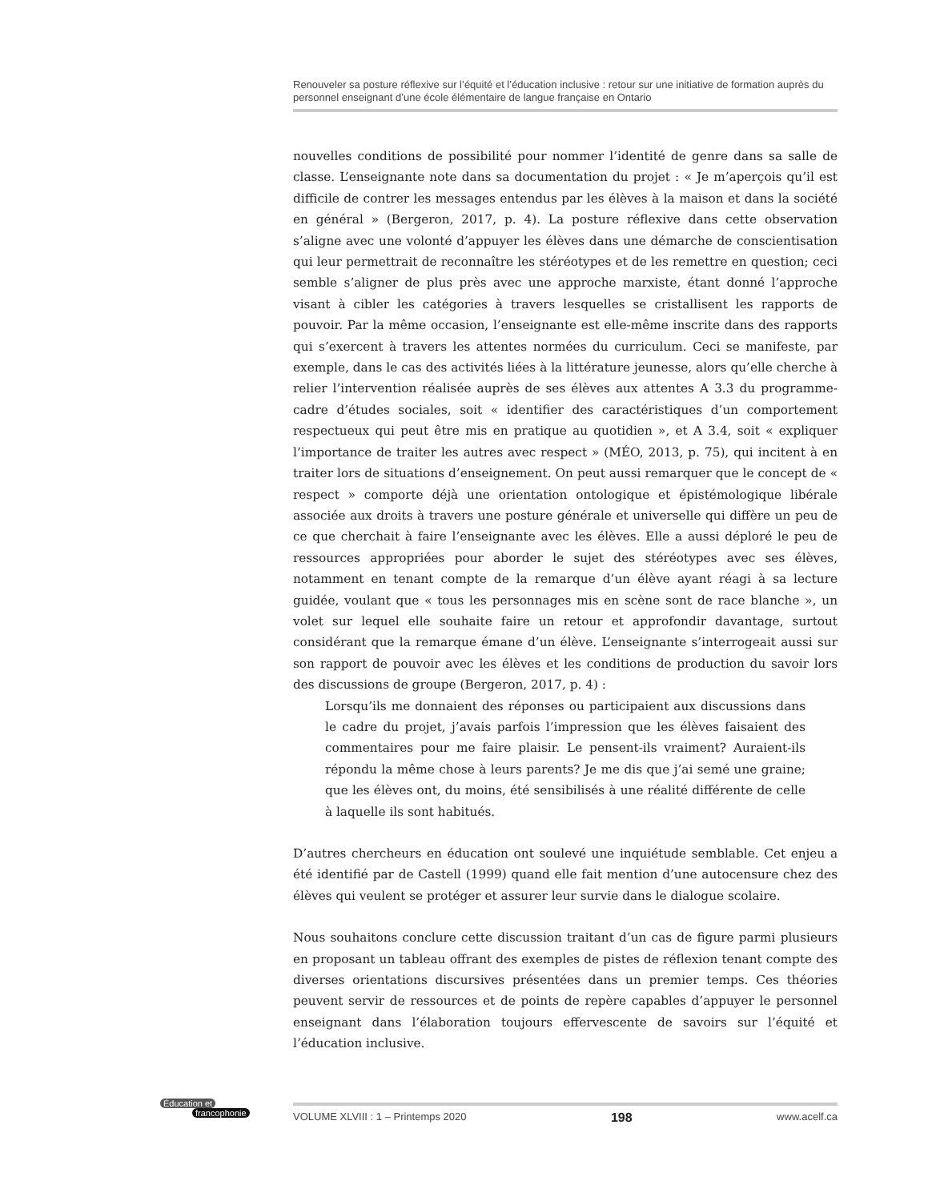Renouveler sa posture réflexive sur l’équité et l’éducation inclusive : retour sur une initiative de formation auprès du personnel enseignant d’une école élémentaire de langue française en Ontario
nouvelles conditions de possibilité pour nommer l’identité de genre dans sa salle de classe. L’enseignante note dans sa documentation du projet : « Je m’aperçois qu’il est difficile de contrer les messages entendus par les élèves à la maison et dans la société en général » (Bergeron, 2017, p. 4). La posture réflexive dans cette observation s’aligne avec une volonté d’appuyer les élèves dans une démarche de conscientisation qui leur permettrait de reconnaître les stéréotypes et de les remettre en question; ceci semble s’aligner de plus près avec une approche marxiste, étant donné l’approche visant à cibler les catégories à travers lesquelles se cristallisent les rapports de pouvoir. Par la même occasion, l’enseignante est elle-même inscrite dans des rapports qui s’exercent à travers les attentes normées du curriculum. Ceci se manifeste, par exemple, dans le cas des activités liées à la littérature jeunesse, alors qu’elle cherche à relier l’intervention réalisée auprès de ses élèves aux attentes A 3.3 du programme-cadre d’études sociales, soit « identifier des caractéristiques d’un comportement respectueux qui peut être mis en pratique au quotidien », et A 3.4, soit « expliquer l’importance de traiter les autres avec respect » (MÉO, 2013, p. 75), qui incitent à en traiter lors de situations d’enseignement. On peut aussi remarquer que le concept de « respect » comporte déjà une orientation ontologique et épistémologique libérale associée aux droits à travers une posture générale et universelle qui diffère un peu de ce que cherchait à faire l’enseignante avec les élèves. Elle a aussi déploré le peu de ressources appropriées pour aborder le sujet des stéréotypes avec ses élèves, notamment en tenant compte de la remarque d’un élève ayant réagi à sa lecture guidée, voulant que « tous les personnages mis en scène sont de race blanche », un volet sur lequel elle souhaite faire un retour et approfondir davantage, surtout considérant que la remarque émane d’un élève. L’enseignante s’interrogeait aussi sur son rapport de pouvoir avec les élèves et les conditions de production du savoir lors des discussions de groupe (Bergeron, 2017, p. 4) :
Lorsqu’ils me donnaient des réponses ou participaient aux discussions dans le cadre du projet, j’avais parfois l’impression que les élèves faisaient des commentaires pour me faire plaisir. Le pensent-ils vraiment? Auraient-ils répondu la même chose à leurs parents? Je me dis que j’ai semé une graine; que les élèves ont, du moins, été sensibilisés à une réalité différente de celle à laquelle ils sont habitués.
D’autres chercheurs en éducation ont soulevé une inquiétude semblable. Cet enjeu a été identifié par de Castell (1999) quand elle fait mention d’une autocensure chez des élèves qui veulent se protéger et assurer leur survie dans le dialogue scolaire.
Nous souhaitons conclure cette discussion traitant d’un cas de figure parmi plusieurs en proposant un tableau offrant des exemples de pistes de réflexion tenant compte des diverses orientations discursives présentées dans un premier temps. Ces théories peuvent servir de ressources et de points de repère capables d’appuyer le personnel enseignant dans l’élaboration toujours effervescente de savoirs sur l’équité et l’éducation inclusive.
Éducation et
francophonie
VOLUME XLVIII : 1 – Printemps 2020 198 www.acelf.ca